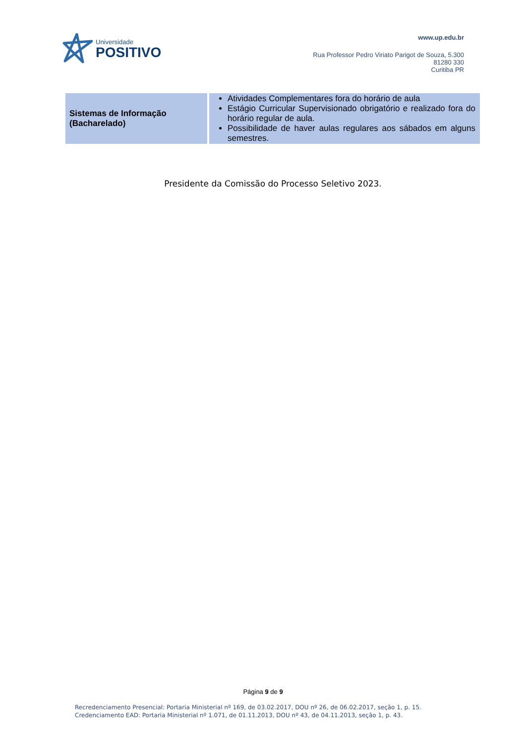Universidade
POSITIVO
www.up.edu.br
Rua Professor Pedro Viriato Parigot de Souza, 5.300
81280 330
Curitiba PR
| Sistemas de Informação (Bacharelado) | Atividades Complementares fora do horário de aula Estágio Curricular Supervisionado obrigatório e realizado fora do horário regular de aula. Possibilidade de haver aulas regulares aos sábados em alguns semestres. |
Presidente da Comissão do Processo Seletivo 2023.
Página 9 de 9
Recredenciamento Presencial: Portaria Ministerial nº 169, de 03.02.2017, DOU nº 26, de 06.02.2017, seção 1, p. 15.
Credenciamento EAD: Portaria Ministerial nº 1.071, de 01.11.2013, DOU nº 43, de 04.11.2013, seção 1, p. 43.